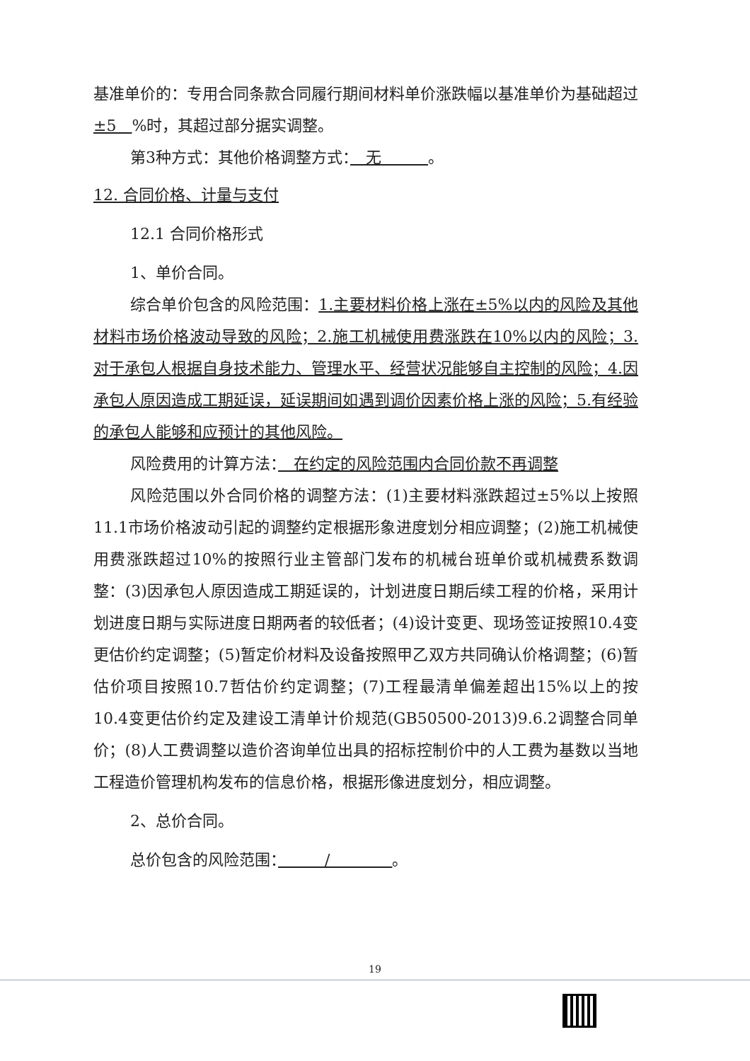基准单价的：专用合同条款合同履行期间材料单价涨跌幅以基准单价为基础超过±5　%时，其超过部分据实调整。
第3种方式：其他价格调整方式：　无　　　。
12. 合同价格、计量与支付
12.1 合同价格形式
1、单价合同。
综合单价包含的风险范围：1.主要材料价格上涨在±5%以内的风险及其他材料市场价格波动导致的风险；2.施工机械使用费涨跌在10%以内的风险；3.对于承包人根据自身技术能力、管理水平、经营状况能够自主控制的风险；4.因承包人原因造成工期延误，延误期间如遇到调价因素价格上涨的风险；5.有经验的承包人能够和应预计的其他风险。
风险费用的计算方法：　在约定的风险范围内合同价款不再调整
风险范围以外合同价格的调整方法：(1)主要材料涨跌超过±5%以上按照11.1市场价格波动引起的调整约定根据形象进度划分相应调整；(2)施工机械使用费涨跌超过10%的按照行业主管部门发布的机械台班单价或机械费系数调整：(3)因承包人原因造成工期延误的，计划进度日期后续工程的价格，采用计划进度日期与实际进度日期两者的较低者；(4)设计变更、现场签证按照10.4变更估价约定调整；(5)暂定价材料及设备按照甲乙双方共同确认价格调整；(6)暂估价项目按照10.7哲估价约定调整；(7)工程最清单偏差超出15%以上的按10.4变更估价约定及建设工清单计价规范(GB50500-2013)9.6.2调整合同单价；(8)人工费调整以造价咨询单位出具的招标控制价中的人工费为基数以当地工程造价管理机构发布的信息价格，根据形像进度划分，相应调整。
2、总价合同。
总价包含的风险范围：　　　/　　　　。
19